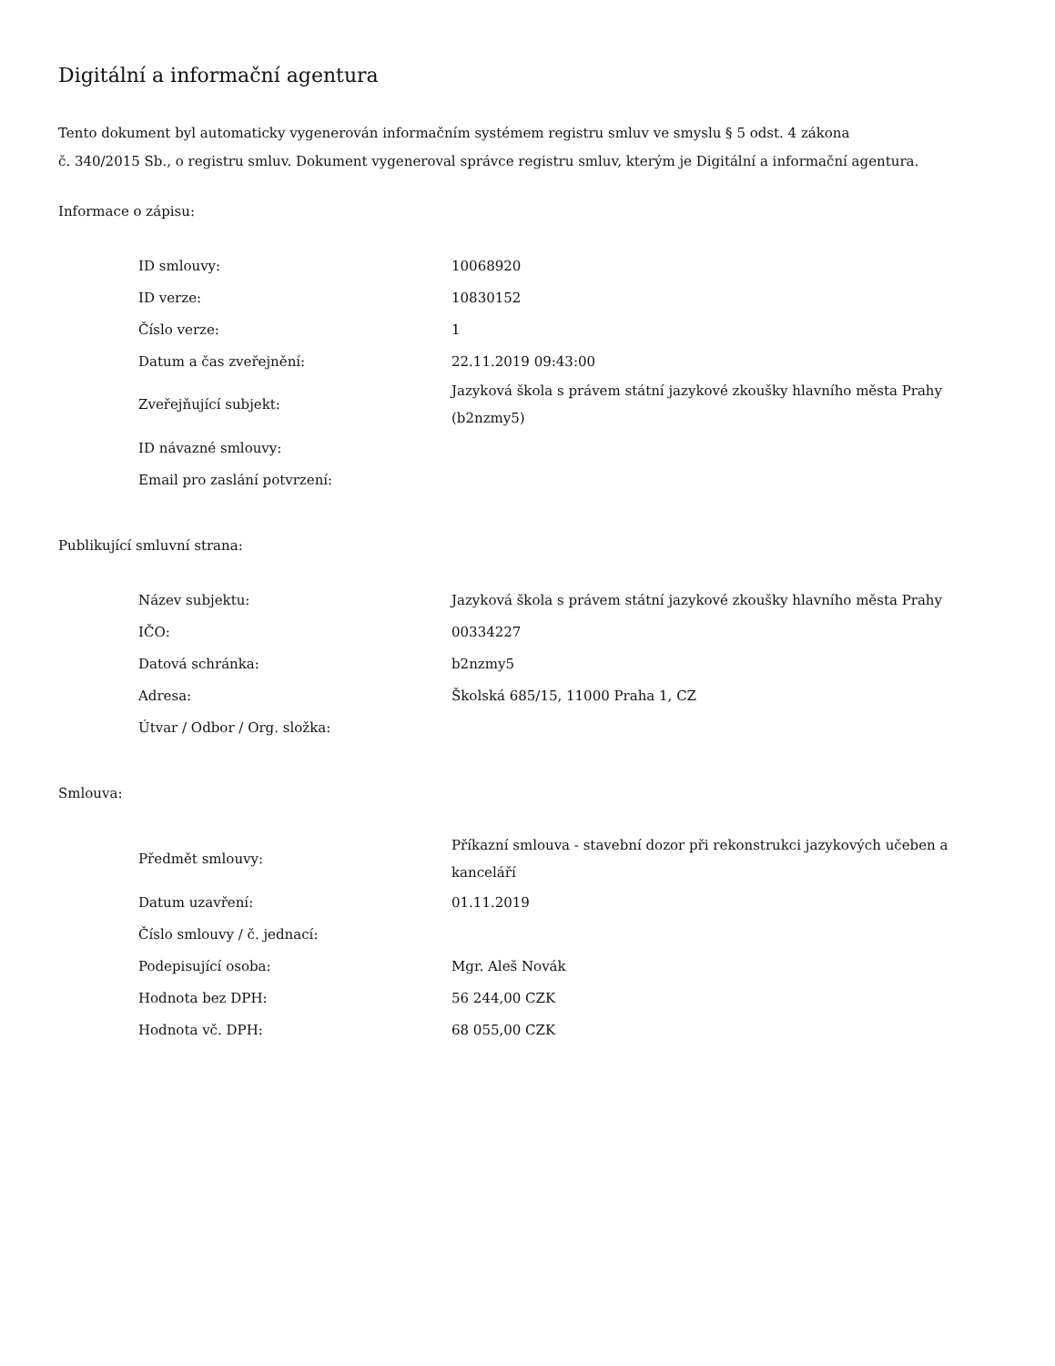Digitální a informační agentura
Tento dokument byl automaticky vygenerován informačním systémem registru smluv ve smyslu § 5 odst. 4 zákona
č. 340/2015 Sb., o registru smluv. Dokument vygeneroval správce registru smluv, kterým je Digitální a informační agentura.
Informace o zápisu:
| ID smlouvy: | 10068920 |
| ID verze: | 10830152 |
| Číslo verze: | 1 |
| Datum a čas zveřejnění: | 22.11.2019 09:43:00 |
| Zveřejňující subjekt: | Jazyková škola s právem státní jazykové zkoušky hlavního města Prahy (b2nzmy5) |
| ID návazné smlouvy: | |
| Email pro zaslání potvrzení: | |
Publikující smluvní strana:
| Název subjektu: | Jazyková škola s právem státní jazykové zkoušky hlavního města Prahy |
| IČO: | 00334227 |
| Datová schránka: | b2nzmy5 |
| Adresa: | Školská 685/15, 11000 Praha 1, CZ |
| Útvar / Odbor / Org. složka: | |
Smlouva:
| Předmět smlouvy: | Příkazní smlouva - stavební dozor při rekonstrukci jazykových učeben a kanceláří |
| Datum uzavření: | 01.11.2019 |
| Číslo smlouvy / č. jednací: | |
| Podepisující osoba: | Mgr. Aleš Novák |
| Hodnota bez DPH: | 56 244,00 CZK |
| Hodnota vč. DPH: | 68 055,00 CZK |